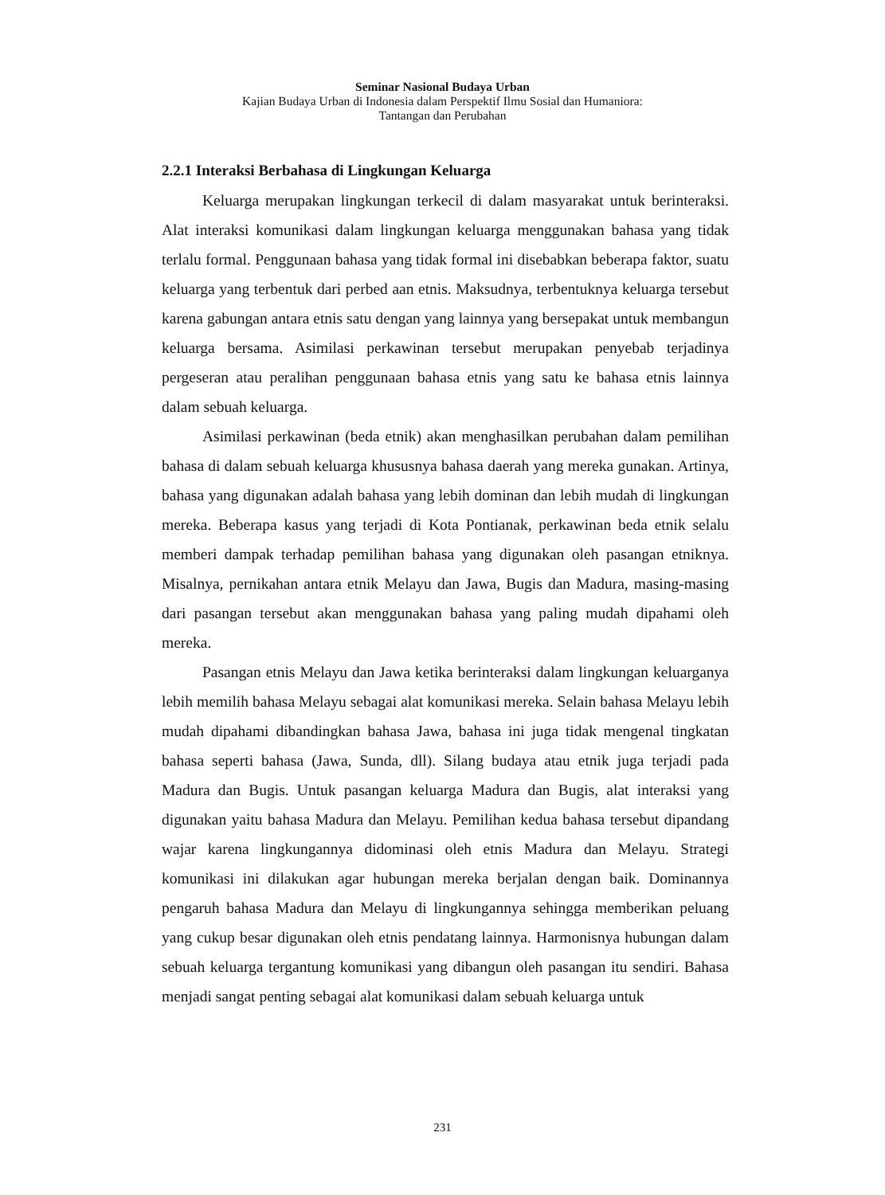Seminar Nasional Budaya Urban
Kajian Budaya Urban di Indonesia dalam Perspektif Ilmu Sosial dan Humaniora:
Tantangan dan Perubahan
2.2.1 Interaksi Berbahasa di Lingkungan Keluarga
Keluarga merupakan lingkungan terkecil di dalam masyarakat untuk berinteraksi. Alat interaksi komunikasi dalam lingkungan keluarga menggunakan bahasa yang tidak terlalu formal. Penggunaan bahasa yang tidak formal ini disebabkan beberapa faktor, suatu keluarga yang terbentuk dari perbed aan etnis. Maksudnya, terbentuknya keluarga tersebut karena gabungan antara etnis satu dengan yang lainnya yang bersepakat untuk membangun keluarga bersama. Asimilasi perkawinan tersebut merupakan penyebab terjadinya pergeseran atau peralihan penggunaan bahasa etnis yang satu ke bahasa etnis lainnya dalam sebuah keluarga.
Asimilasi perkawinan (beda etnik) akan menghasilkan perubahan dalam pemilihan bahasa di dalam sebuah keluarga khususnya bahasa daerah yang mereka gunakan. Artinya, bahasa yang digunakan adalah bahasa yang lebih dominan dan lebih mudah di lingkungan mereka. Beberapa kasus yang terjadi di Kota Pontianak, perkawinan beda etnik selalu memberi dampak terhadap pemilihan bahasa yang digunakan oleh pasangan etniknya. Misalnya, pernikahan antara etnik Melayu dan Jawa, Bugis dan Madura, masing-masing dari pasangan tersebut akan menggunakan bahasa yang paling mudah dipahami oleh mereka.
Pasangan etnis Melayu dan Jawa ketika berinteraksi dalam lingkungan keluarganya lebih memilih bahasa Melayu sebagai alat komunikasi mereka. Selain bahasa Melayu lebih mudah dipahami dibandingkan bahasa Jawa, bahasa ini juga tidak mengenal tingkatan bahasa seperti bahasa (Jawa, Sunda, dll). Silang budaya atau etnik juga terjadi pada Madura dan Bugis. Untuk pasangan keluarga Madura dan Bugis, alat interaksi yang digunakan yaitu bahasa Madura dan Melayu. Pemilihan kedua bahasa tersebut dipandang wajar karena lingkungannya didominasi oleh etnis Madura dan Melayu. Strategi komunikasi ini dilakukan agar hubungan mereka berjalan dengan baik. Dominannya pengaruh bahasa Madura dan Melayu di lingkungannya sehingga memberikan peluang yang cukup besar digunakan oleh etnis pendatang lainnya. Harmonisnya hubungan dalam sebuah keluarga tergantung komunikasi yang dibangun oleh pasangan itu sendiri. Bahasa menjadi sangat penting sebagai alat komunikasi dalam sebuah keluarga untuk
231